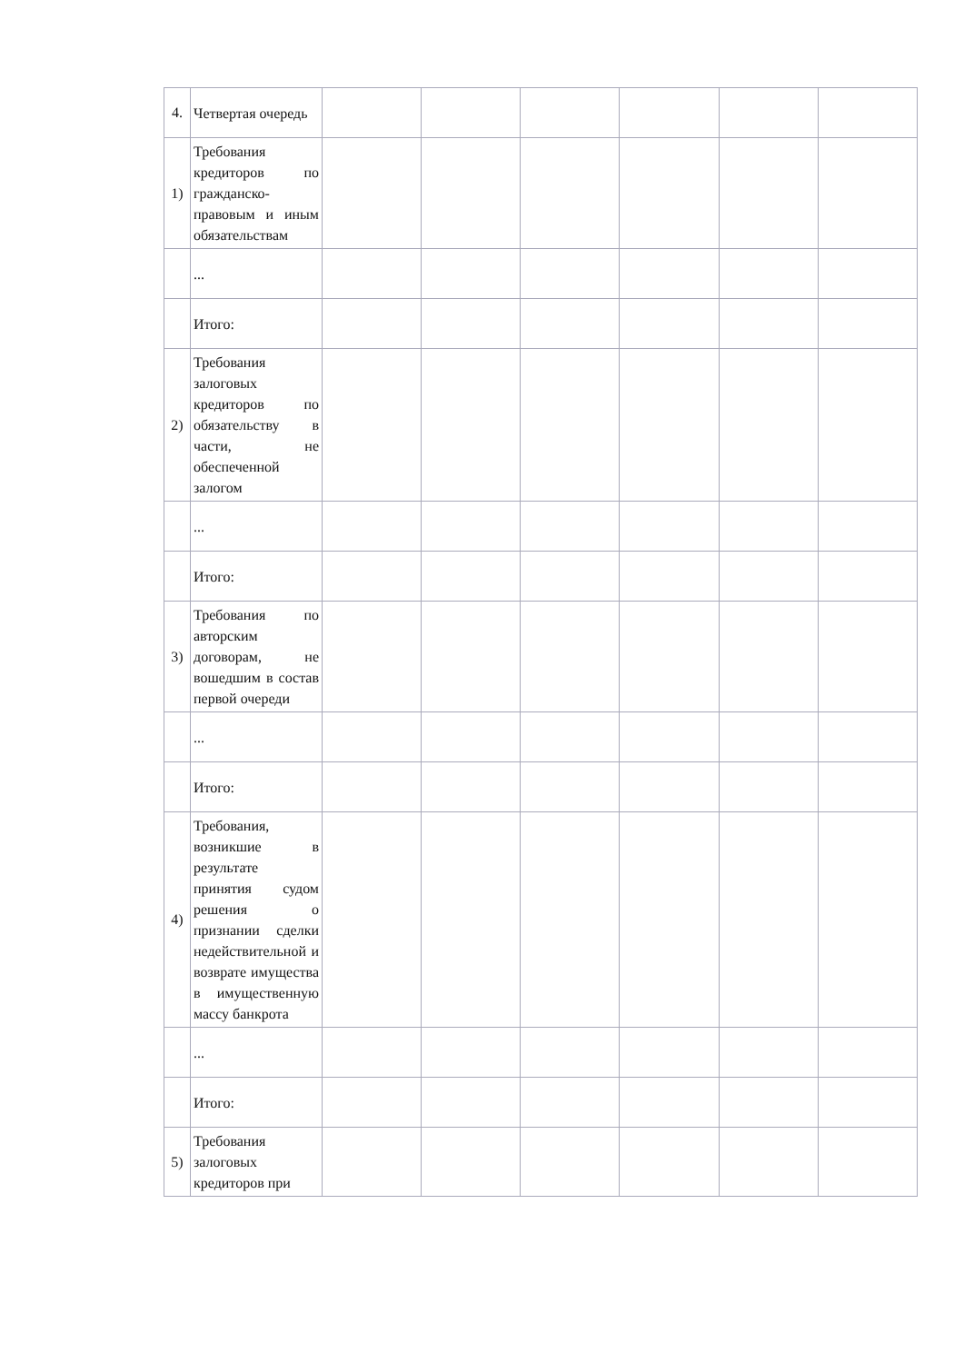| 4. | Четвертая очередь | | | | | | |
| 1) | Требования кредиторов по гражданско-правовым и иным обязательствам | | | | | | |
| | ... | | | | | | |
| | Итого: | | | | | | |
| 2) | Требования залоговых кредиторов по обязательству в части, не обеспеченной залогом | | | | | | |
| | ... | | | | | | |
| | Итого: | | | | | | |
| 3) | Требования по авторским договорам, не вошедшим в состав первой очереди | | | | | | |
| | ... | | | | | | |
| | Итого: | | | | | | |
| 4) | Требования, возникшие в результате принятия судом решения о признании сделки недействительной и возврате имущества в имущественную массу банкрота | | | | | | |
| | ... | | | | | | |
| | Итого: | | | | | | |
| 5) | Требования залоговых кредиторов при | | | | | | |